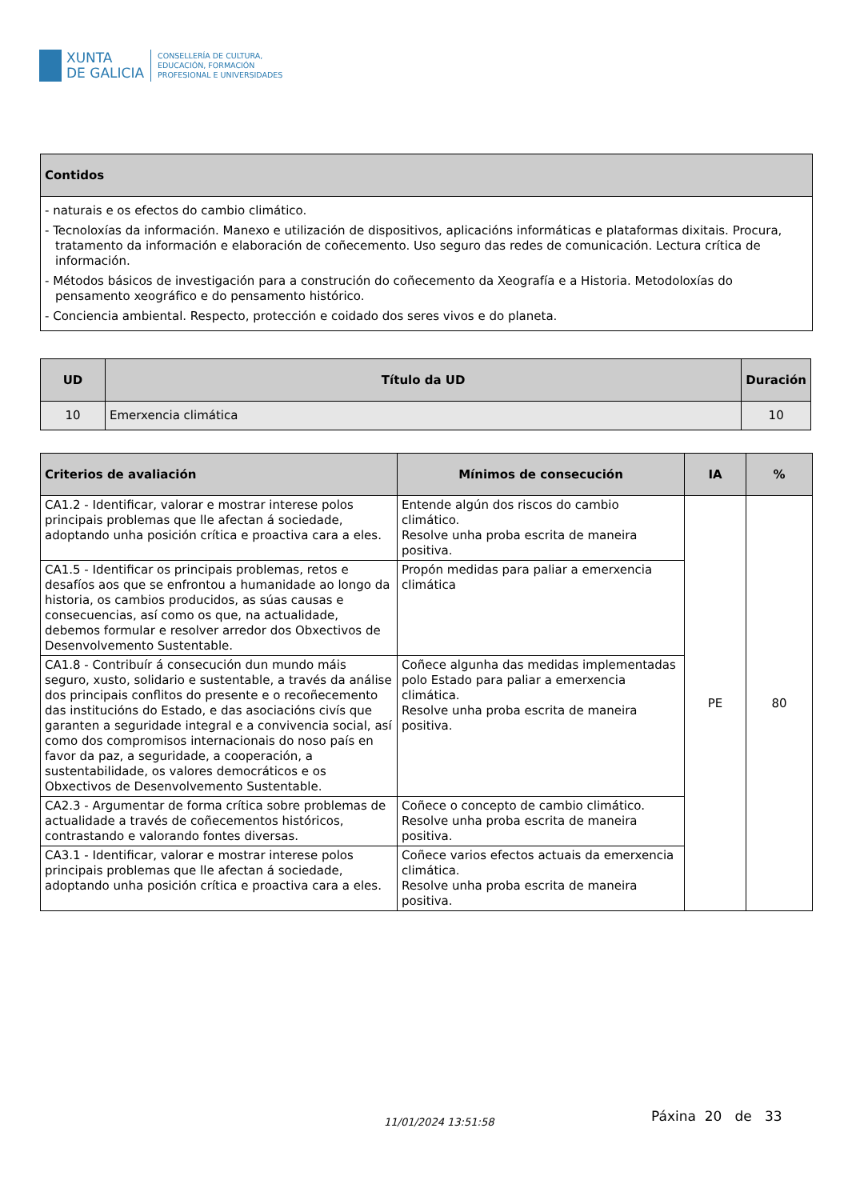XUNTA
DE GALICIA
CONSELLERÍA DE CULTURA,
EDUCACIÓN, FORMACIÓN
PROFESIONAL E UNIVERSIDADES
| Contidos |
| --- |
| - naturais e os efectos do cambio climático. - Tecnoloxías da información. Manexo e utilización de dispositivos, aplicacións informáticas e plataformas dixitais. Procura, tratamento da información e elaboración de coñecemento. Uso seguro das redes de comunicación. Lectura crítica de información. - Métodos básicos de investigación para a construción do coñecemento da Xeografía e a Historia. Metodoloxías do pensamento xeográfico e do pensamento histórico. - Conciencia ambiental. Respecto, protección e coidado dos seres vivos e do planeta. |
| UD | Título da UD | Duración |
| --- | --- | --- |
| 10 | Emerxencia climática | 10 |
| Criterios de avaliación | Mínimos de consecución | IA | % |
| --- | --- | --- | --- |
| CA1.2 - Identificar, valorar e mostrar interese polos principais problemas que lle afectan á sociedade, adoptando unha posición crítica e proactiva cara a eles. | Entende algún dos riscos do cambio climático. Resolve unha proba escrita de maneira positiva. | PE | 80 |
| CA1.5 - Identificar os principais problemas, retos e desafíos aos que se enfrontou a humanidade ao longo da historia, os cambios producidos, as súas causas e consecuencias, así como os que, na actualidade, debemos formular e resolver arredor dos Obxectivos de Desenvolvemento Sustentable. | Propón medidas para paliar a emerxencia climática | | |
| CA1.8 - Contribuír á consecución dun mundo máis seguro, xusto, solidario e sustentable, a través da análise dos principais conflitos do presente e o recoñecemento das institucións do Estado, e das asociacións civís que garanten a seguridade integral e a convivencia social, así como dos compromisos internacionais do noso país en favor da paz, a seguridade, a cooperación, a sustentabilidade, os valores democráticos e os Obxectivos de Desenvolvemento Sustentable. | Coñece algunha das medidas implementadas polo Estado para paliar a emerxencia climática. Resolve unha proba escrita de maneira positiva. | | |
| CA2.3 - Argumentar de forma crítica sobre problemas de actualidade a través de coñecementos históricos, contrastando e valorando fontes diversas. | Coñece o concepto de cambio climático. Resolve unha proba escrita de maneira positiva. | | |
| CA3.1 - Identificar, valorar e mostrar interese polos principais problemas que lle afectan á sociedade, adoptando unha posición crítica e proactiva cara a eles. | Coñece varios efectos actuais da emerxencia climática. Resolve unha proba escrita de maneira positiva. | | |
11/01/2024 13:51:58 Páxina 20 de 33